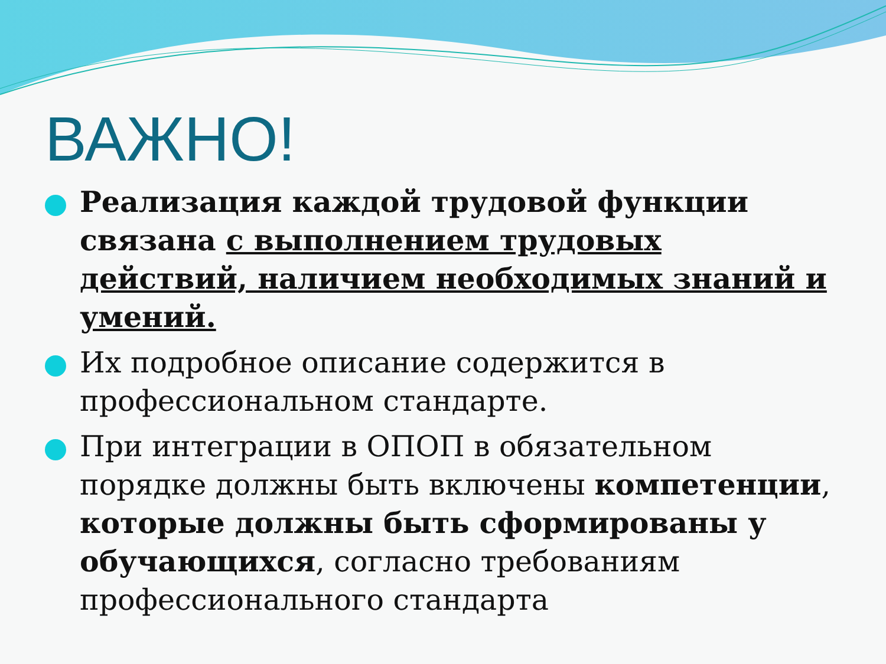ВАЖНО!
Реализация каждой трудовой функции связана с выполнением трудовых действий, наличием необходимых знаний и умений.
Их подробное описание содержится в профессиональном стандарте.
При интеграции в ОПОП в обязательном порядке должны быть включены компетенции, которые должны быть сформированы у обучающихся, согласно требованиям профессионального стандарта